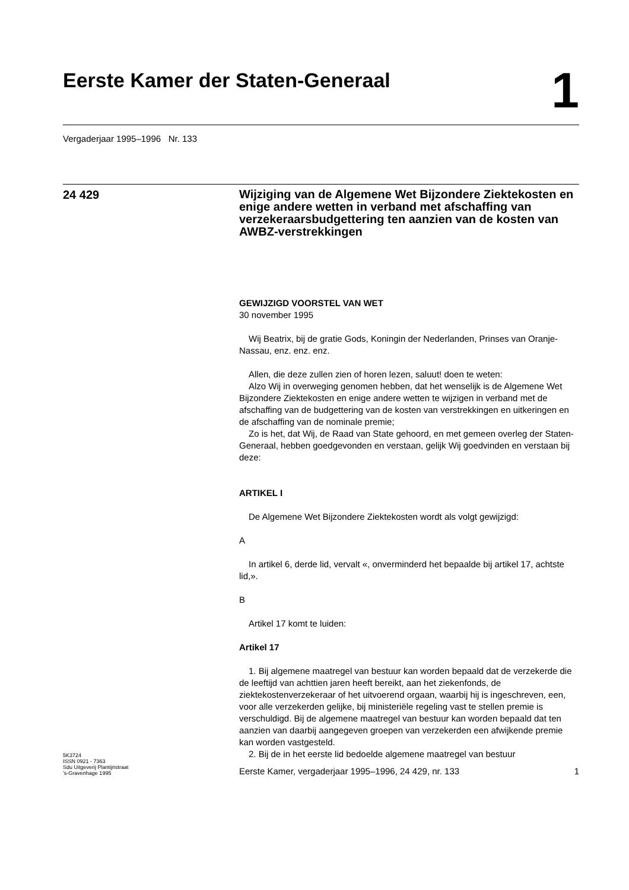Eerste Kamer der Staten-Generaal
1
Vergaderjaar 1995–1996 Nr. 133
24 429
Wijziging van de Algemene Wet Bijzondere Ziektekosten en enige andere wetten in verband met afschaffing van verzekeraarsbudgettering ten aanzien van de kosten van AWBZ-verstrekkingen
GEWIJZIGD VOORSTEL VAN WET
30 november 1995
Wij Beatrix, bij de gratie Gods, Koningin der Nederlanden, Prinses van Oranje-Nassau, enz. enz. enz.
Allen, die deze zullen zien of horen lezen, saluut! doen te weten:
Alzo Wij in overweging genomen hebben, dat het wenselijk is de Algemene Wet Bijzondere Ziektekosten en enige andere wetten te wijzigen in verband met de afschaffing van de budgettering van de kosten van verstrekkingen en uitkeringen en de afschaffing van de nominale premie;
Zo is het, dat Wij, de Raad van State gehoord, en met gemeen overleg der Staten-Generaal, hebben goedgevonden en verstaan, gelijk Wij goedvinden en verstaan bij deze:
ARTIKEL I
De Algemene Wet Bijzondere Ziektekosten wordt als volgt gewijzigd:
A
In artikel 6, derde lid, vervalt «, onverminderd het bepaalde bij artikel 17, achtste lid,».
B
Artikel 17 komt te luiden:
Artikel 17
1. Bij algemene maatregel van bestuur kan worden bepaald dat de verzekerde die de leeftijd van achttien jaren heeft bereikt, aan het ziekenfonds, de ziektekostenverzekeraar of het uitvoerend orgaan, waarbij hij is ingeschreven, een, voor alle verzekerden gelijke, bij ministeriële regeling vast te stellen premie is verschuldigd. Bij de algemene maatregel van bestuur kan worden bepaald dat ten aanzien van daarbij aangegeven groepen van verzekerden een afwijkende premie kan worden vastgesteld.
2. Bij de in het eerste lid bedoelde algemene maatregel van bestuur
5K3724
ISSN 0921 - 7363
Sdu Uitgeverij Plantijnstraat
’s-Gravenhage 1995
Eerste Kamer, vergaderjaar 1995–1996, 24 429, nr. 133
1